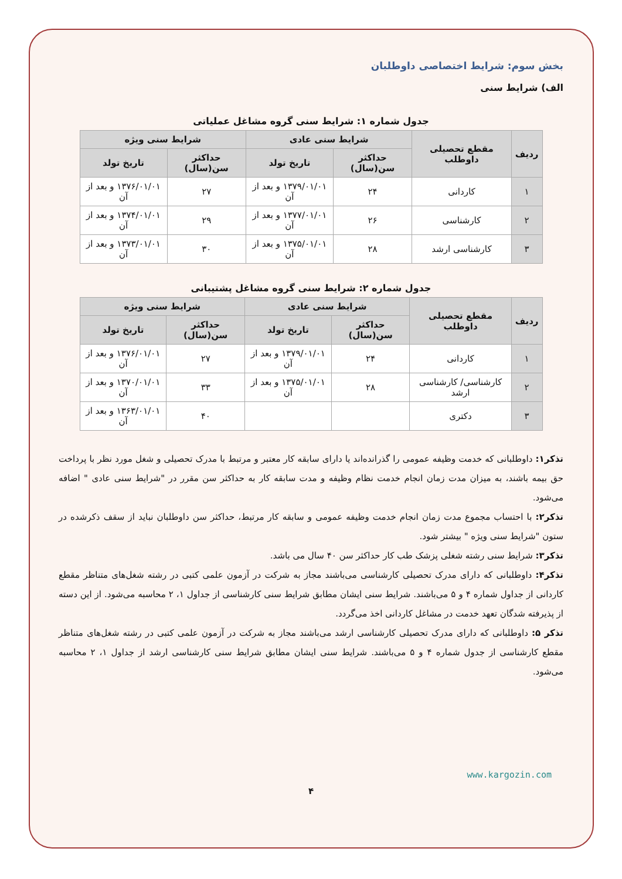بخش سوم: شرایط اختصاصی داوطلبان
الف) شرایط سنی
جدول شماره ۱: شرایط سنی گروه مشاغل عملیاتی
| ردیف | مقطع تحصیلی داوطلب | شرایط سنی عادی | | شرایط سنی ویژه | |
| --- | --- | --- | --- | --- | --- |
| | | حداکثر سن(سال) | تاریخ تولد | حداکثر سن(سال) | تاریخ تولد |
| ۱ | کاردانی | ۲۴ | ۱۳۷۹/۰۱/۰۱ و بعد از آن | ۲۷ | ۱۳۷۶/۰۱/۰۱ و بعد از آن |
| ۲ | کارشناسی | ۲۶ | ۱۳۷۷/۰۱/۰۱ و بعد از آن | ۲۹ | ۱۳۷۴/۰۱/۰۱ و بعد از آن |
| ۳ | کارشناسی ارشد | ۲۸ | ۱۳۷۵/۰۱/۰۱ و بعد از آن | ۳۰ | ۱۳۷۳/۰۱/۰۱ و بعد از آن |
جدول شماره ۲: شرایط سنی گروه مشاغل پشتیبانی
| ردیف | مقطع تحصیلی داوطلب | شرایط سنی عادی | | شرایط سنی ویژه | |
| --- | --- | --- | --- | --- | --- |
| | | حداکثر سن(سال) | تاریخ تولد | حداکثر سن(سال) | تاریخ تولد |
| ۱ | کاردانی | ۲۴ | ۱۳۷۹/۰۱/۰۱ و بعد از آن | ۲۷ | ۱۳۷۶/۰۱/۰۱ و بعد از آن |
| ۲ | کارشناسی/ کارشناسی ارشد | ۲۸ | ۱۳۷۵/۰۱/۰۱ و بعد از آن | ۳۳ | ۱۳۷۰/۰۱/۰۱ و بعد از آن |
| ۳ | دکتری | | | ۴۰ | ۱۳۶۳/۰۱/۰۱ و بعد از آن |
تذکر۱: داوطلبانی که خدمت وظیفه عمومی را گذرانده‌اند یا دارای سابقه کار معتبر و مرتبط با مدرک تحصیلی و شغل مورد نظر با پرداخت حق بیمه باشند، به میزان مدت زمان انجام خدمت نظام وظیفه و مدت سابقه کار به حداکثر سن مقرر در "شرایط سنی عادی " اضافه می‌شود.
تذکر۲: با احتساب مجموع مدت زمان انجام خدمت وظیفه عمومی و سابقه کار مرتبط، حداکثر سن داوطلبان نباید از سقف ذکرشده در ستون "شرایط سنی ویژه " بیشتر شود.
تذکر۳: شرایط سنی رشته شغلی پزشک طب کار حداکثر سن ۴۰ سال می باشد.
تذکر۴: داوطلبانی که دارای مدرک تحصیلی کارشناسی می‌باشند مجاز به شرکت در آزمون علمی کتبی در رشته شغل‌های متناظر مقطع کاردانی از جداول شماره ۴ و ۵ می‌باشند. شرایط سنی ایشان مطابق شرایط سنی کارشناسی از جداول ۱، ۲ محاسبه می‌شود. از این دسته از پذیرفته شدگان تعهد خدمت در مشاغل کاردانی اخذ می‌گردد.
تذکر ۵: داوطلبانی که دارای مدرک تحصیلی کارشناسی ارشد می‌باشند مجاز به شرکت در آزمون علمی کتبی در رشته شغل‌های متناظر مقطع کارشناسی از جدول شماره ۴ و ۵ می‌باشند. شرایط سنی ایشان مطابق شرایط سنی کارشناسی ارشد از جداول ۱، ۲ محاسبه می‌شود.
www.kargozin.com
۴